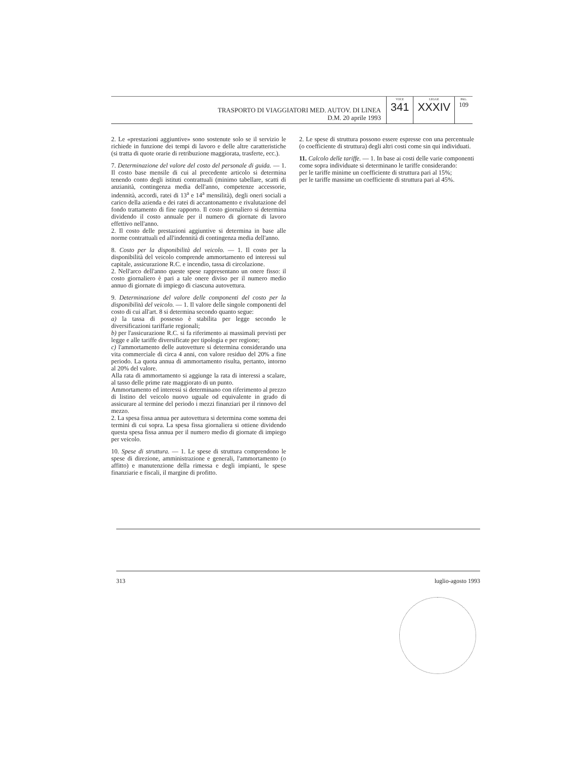TRASPORTO DI VIAGGIATORI MED. AUTOV. DI LINEA
D.M. 20 aprile 1993
VOCE
341
LEGGE
XXXIV
PAG.
109
2. Le «prestazioni aggiuntive» sono sostenute solo se il servizio le richiede in funzione dei tempi di lavoro e delle altre caratteristiche (si tratta di quote orarie di retribuzione maggiorata, trasferte, ecc.).
7. Determinazione del valore del costo del personale di guida. — 1. Il costo base mensile di cui al precedente articolo si determina tenendo conto degli istituti contrattuali (minimo tabellare, scatti di anzianità, contingenza media dell'anno, competenze accessorie, indennità, accordi, ratei di 13<sup>a</sup> e 14<sup>a</sup> mensilità), degli oneri sociali a carico della azienda e dei ratei di accantonamento e rivalutazione del fondo trattamento di fine rapporto. Il costo giornaliero si determina dividendo il costo annuale per il numero di giornate di lavoro effettivo nell'anno.
2. Il costo delle prestazioni aggiuntive si determina in base alle norme contrattuali ed all'indennità di contingenza media dell'anno.
8. Costo per la disponibilità del veicolo. — 1. Il costo per la disponibilità del veicolo comprende ammortamento ed interessi sul capitale, assicurazione R.C. e incendio, tassa di circolazione.
2. Nell'arco dell'anno queste spese rappresentano un onere fisso: il costo giornaliero è pari a tale onere diviso per il numero medio annuo di giornate di impiego di ciascuna autovettura.
9. Determinazione del valore delle componenti del costo per la disponibilità del veicolo. — 1. Il valore delle singole componenti del costo di cui all'art. 8 si determina secondo quanto segue:
a) la tassa di possesso è stabilita per legge secondo le diversificazioni tariffarie regionali;
b) per l'assicurazione R.C. si fa riferimento ai massimali previsti per legge e alle tariffe diversificate per tipologia e per regione;
c) l'ammortamento delle autovetture si determina considerando una vita commerciale di circa 4 anni, con valore residuo del 20% a fine periodo. La quota annua di ammortamento risulta, pertanto, intorno al 20% del valore.
Alla rata di ammortamento si aggiunge la rata di interessi a scalare, al tasso delle prime rate maggiorato di un punto.
Ammortamento ed interessi si determinano con riferimento al prezzo di listino del veicolo nuovo uguale od equivalente in grado di assicurare al termine del periodo i mezzi finanziari per il rinnovo del mezzo.
2. La spesa fissa annua per autovettura si determina come somma dei termini di cui sopra. La spesa fissa giornaliera si ottiene dividendo questa spesa fissa annua per il numero medio di giornate di impiego per veicolo.
10. Spese di struttura. — 1. Le spese di struttura comprendono le spese di direzione, amministrazione e generali, l'ammortamento (o affitto) e manutenzione della rimessa e degli impianti, le spese finanziarie e fiscali, il margine di profitto.
2. Le spese di struttura possono essere espresse con una percentuale (o coefficiente di struttura) degli altri costi come sin qui individuati.
11. Calcolo delle tariffe. — 1. In base ai costi delle varie componenti come sopra individuate si determinano le tariffe considerando:
per le tariffe minime un coefficiente di struttura pari al 15%;
per le tariffe massime un coefficiente di struttura pari al 45%.
313 luglio-agosto 1993